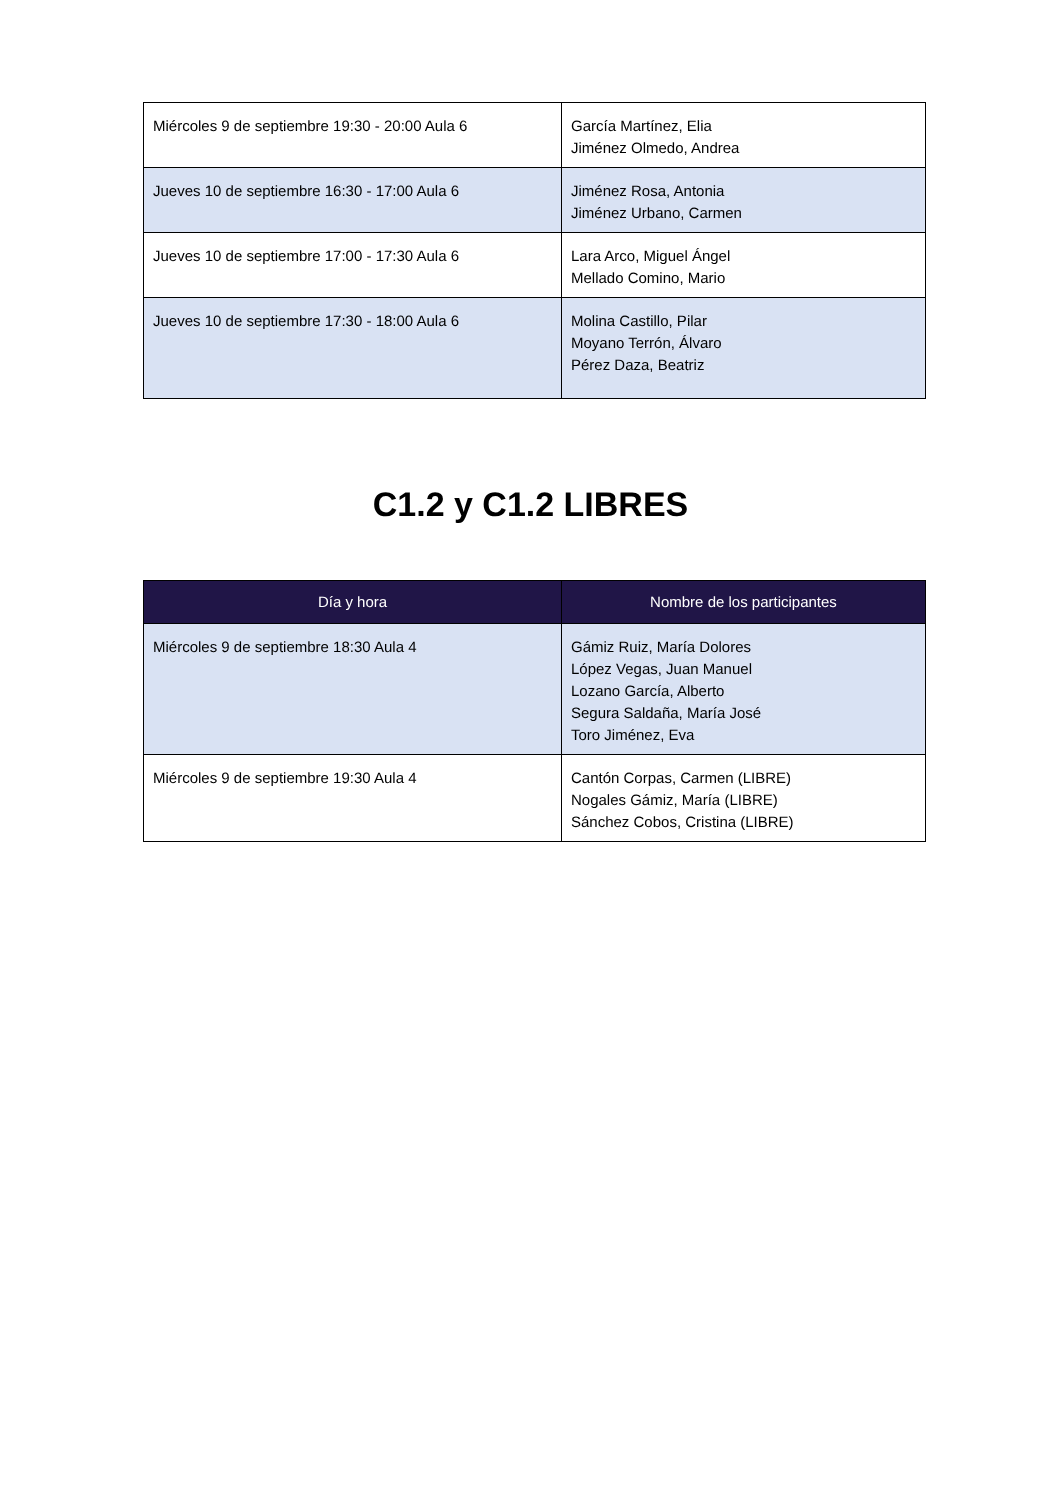| Miércoles 9 de septiembre 19:30 - 20:00 Aula 6 | García Martínez, Elia Jiménez Olmedo, Andrea |
| Jueves 10 de septiembre 16:30 - 17:00 Aula 6 | Jiménez Rosa, Antonia Jiménez Urbano, Carmen |
| Jueves 10 de septiembre 17:00 - 17:30 Aula 6 | Lara Arco, Miguel Ángel Mellado Comino, Mario |
| Jueves 10 de septiembre 17:30 - 18:00 Aula 6 | Molina Castillo, Pilar Moyano Terrón, Álvaro Pérez Daza, Beatriz |
C1.2 y C1.2 LIBRES
| Día y hora | Nombre de los participantes |
| --- | --- |
| Miércoles 9 de septiembre 18:30 Aula 4 | Gámiz Ruiz, María Dolores López Vegas, Juan Manuel Lozano García, Alberto Segura Saldaña, María José Toro Jiménez, Eva |
| Miércoles 9 de septiembre 19:30 Aula 4 | Cantón Corpas, Carmen (LIBRE) Nogales Gámiz, María (LIBRE) Sánchez Cobos, Cristina (LIBRE) |